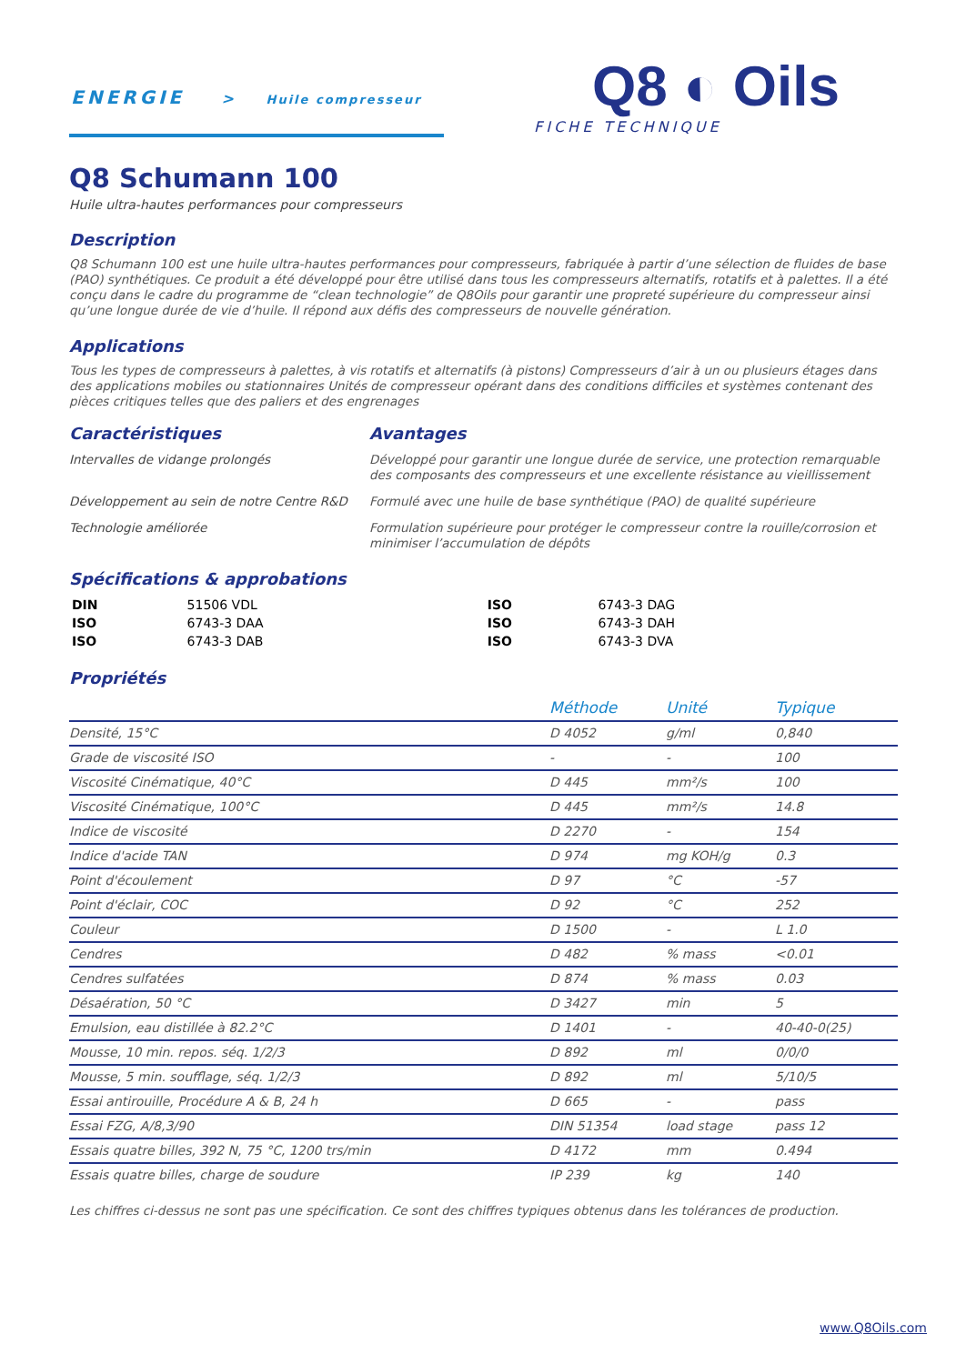ENERGIE > Huile compresseur
Q8 ◐ Oils
FICHE TECHNIQUE
Q8 Schumann 100
Huile ultra-hautes performances pour compresseurs
Description
Q8 Schumann 100 est une huile ultra-hautes performances pour compresseurs, fabriquée à partir d’une sélection de fluides de base (PAO) synthétiques. Ce produit a été développé pour être utilisé dans tous les compresseurs alternatifs, rotatifs et à palettes. Il a été conçu dans le cadre du programme de “clean technologie” de Q8Oils pour garantir une propreté supérieure du compresseur ainsi qu’une longue durée de vie d’huile. Il répond aux défis des compresseurs de nouvelle génération.
Applications
Tous les types de compresseurs à palettes, à vis rotatifs et alternatifs (à pistons) Compresseurs d’air à un ou plusieurs étages dans des applications mobiles ou stationnaires Unités de compresseur opérant dans des conditions difficiles et systèmes contenant des pièces critiques telles que des paliers et des engrenages
Caractéristiques
Avantages
Intervalles de vidange prolongés Développé pour garantir une longue durée de service, une protection remarquable des composants des compresseurs et une excellente résistance au vieillissement Développement au sein de notre Centre R&D Formulé avec une huile de base synthétique (PAO) de qualité supérieure Technologie améliorée Formulation supérieure pour protéger le compresseur contre la rouille/corrosion et minimiser l’accumulation de dépôts
Spécifications & approbations
| DIN | 51506 VDL | ISO | 6743-3 DAG |
| ISO | 6743-3 DAA | ISO | 6743-3 DAH |
| ISO | 6743-3 DAB | ISO | 6743-3 DVA |
Propriétés
| | Méthode | Unité | Typique |
| --- | --- | --- | --- |
| Densité, 15°C | D 4052 | g/ml | 0,840 |
| Grade de viscosité ISO | - | - | 100 |
| Viscosité Cinématique, 40°C | D 445 | mm²/s | 100 |
| Viscosité Cinématique, 100°C | D 445 | mm²/s | 14.8 |
| Indice de viscosité | D 2270 | - | 154 |
| Indice d'acide TAN | D 974 | mg KOH/g | 0.3 |
| Point d'écoulement | D 97 | °C | -57 |
| Point d'éclair, COC | D 92 | °C | 252 |
| Couleur | D 1500 | - | L 1.0 |
| Cendres | D 482 | % mass | <0.01 |
| Cendres sulfatées | D 874 | % mass | 0.03 |
| Désaération, 50 °C | D 3427 | min | 5 |
| Emulsion, eau distillée à 82.2°C | D 1401 | - | 40-40-0(25) |
| Mousse, 10 min. repos. séq. 1/2/3 | D 892 | ml | 0/0/0 |
| Mousse, 5 min. soufflage, séq. 1/2/3 | D 892 | ml | 5/10/5 |
| Essai antirouille, Procédure A & B, 24 h | D 665 | - | pass |
| Essai FZG, A/8,3/90 | DIN 51354 | load stage | pass 12 |
| Essais quatre billes, 392 N, 75 °C, 1200 trs/min | D 4172 | mm | 0.494 |
| Essais quatre billes, charge de soudure | IP 239 | kg | 140 |
Les chiffres ci-dessus ne sont pas une spécification. Ce sont des chiffres typiques obtenus dans les tolérances de production.
www.Q8Oils.com